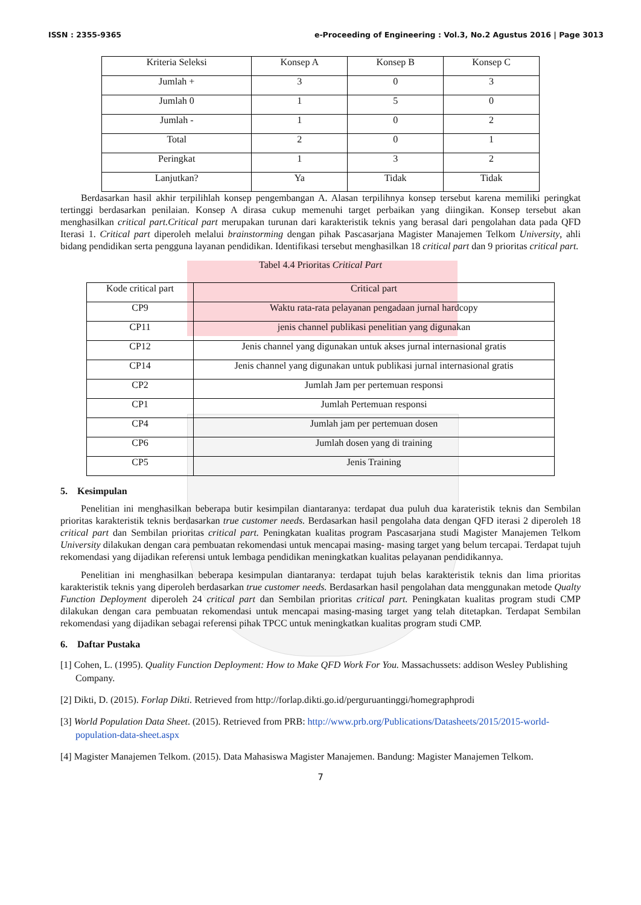ISSN : 2355-9365 e-Proceeding of Engineering : Vol.3, No.2 Agustus 2016 | Page 3013
| Kriteria Seleksi | Konsep A | Konsep B | Konsep C |
| Jumlah + | 3 | 0 | 3 |
| Jumlah 0 | 1 | 5 | 0 |
| Jumlah - | 1 | 0 | 2 |
| Total | 2 | 0 | 1 |
| Peringkat | 1 | 3 | 2 |
| Lanjutkan? | Ya | Tidak | Tidak |
Berdasarkan hasil akhir terpilihlah konsep pengembangan A. Alasan terpilihnya konsep tersebut karena memiliki peringkat tertinggi berdasarkan penilaian. Konsep A dirasa cukup memenuhi target perbaikan yang diingikan. Konsep tersebut akan menghasilkan critical part.Critical part merupakan turunan dari karakteristik teknis yang berasal dari pengolahan data pada QFD Iterasi 1. Critical part diperoleh melalui brainstorming dengan pihak Pascasarjana Magister Manajemen Telkom University, ahli bidang pendidikan serta pengguna layanan pendidikan. Identifikasi tersebut menghasilkan 18 critical part dan 9 prioritas critical part.
Tabel 4.4 Prioritas Critical Part
| Kode critical part | Critical part |
| CP9 | Waktu rata-rata pelayanan pengadaan jurnal hardcopy |
| CP11 | jenis channel publikasi penelitian yang digunakan |
| CP12 | Jenis channel yang digunakan untuk akses jurnal internasional gratis |
| CP14 | Jenis channel yang digunakan untuk publikasi jurnal internasional gratis |
| CP2 | Jumlah Jam per pertemuan responsi |
| CP1 | Jumlah Pertemuan responsi |
| CP4 | Jumlah jam per pertemuan dosen |
| CP6 | Jumlah dosen yang di training |
| CP5 | Jenis Training |
5. Kesimpulan
Penelitian ini menghasilkan beberapa butir kesimpilan diantaranya: terdapat dua puluh dua karateristik teknis dan Sembilan prioritas karakteristik teknis berdasarkan true customer needs. Berdasarkan hasil pengolaha data dengan QFD iterasi 2 diperoleh 18 critical part dan Sembilan prioritas critical part. Peningkatan kualitas program Pascasarjana studi Magister Manajemen Telkom University dilakukan dengan cara pembuatan rekomendasi untuk mencapai masing- masing target yang belum tercapai. Terdapat tujuh rekomendasi yang dijadikan referensi untuk lembaga pendidikan meningkatkan kualitas pelayanan pendidikannya.
Penelitian ini menghasilkan beberapa kesimpulan diantaranya: terdapat tujuh belas karakteristik teknis dan lima prioritas karakteristik teknis yang diperoleh berdasarkan true customer needs. Berdasarkan hasil pengolahan data menggunakan metode Qualty Function Deployment diperoleh 24 critical part dan Sembilan prioritas critical part. Peningkatan kualitas program studi CMP dilakukan dengan cara pembuatan rekomendasi untuk mencapai masing-masing target yang telah ditetapkan. Terdapat Sembilan rekomendasi yang dijadikan sebagai referensi pihak TPCC untuk meningkatkan kualitas program studi CMP.
6. Daftar Pustaka
[1] Cohen, L. (1995). Quality Function Deployment: How to Make QFD Work For You. Massachussets: addison Wesley Publishing Company.
[2] Dikti, D. (2015). Forlap Dikti. Retrieved from http://forlap.dikti.go.id/perguruantinggi/homegraphprodi
[3] World Population Data Sheet. (2015). Retrieved from PRB: http://www.prb.org/Publications/Datasheets/2015/2015-world-population-data-sheet.aspx
[4] Magister Manajemen Telkom. (2015). Data Mahasiswa Magister Manajemen. Bandung: Magister Manajemen Telkom.
7